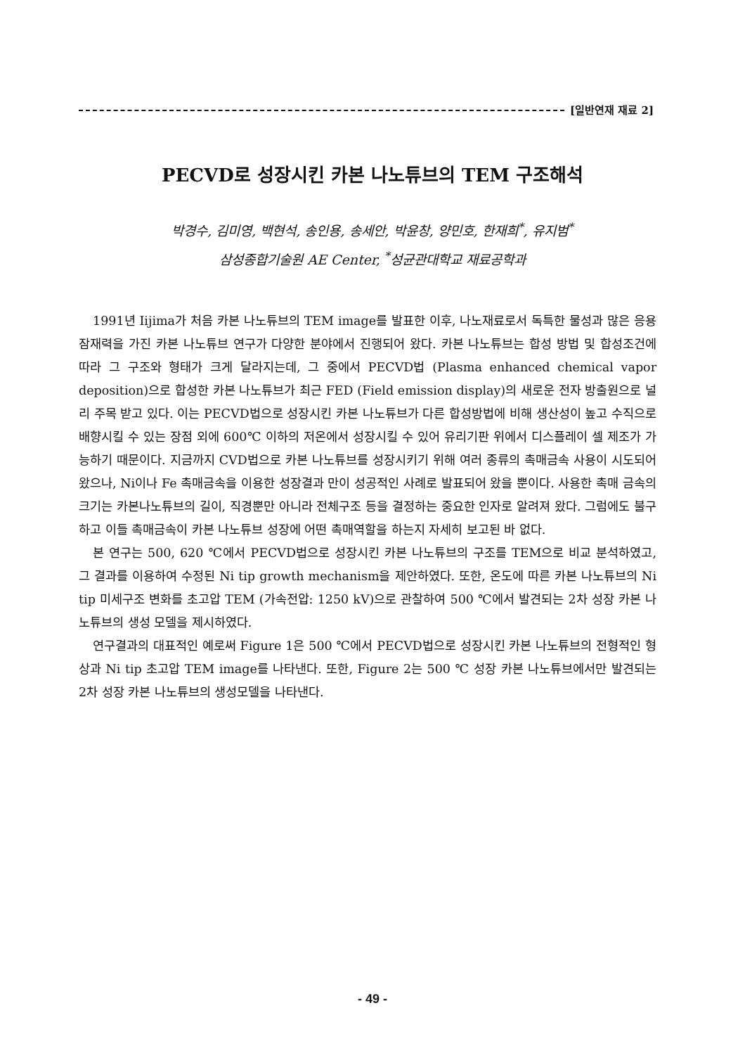[일반연재 재료 2]
PECVD로 성장시킨 카본 나노튜브의 TEM 구조해석
박경수, 김미영, 백현석, 송인용, 송세안, 박윤창, 양민호, 한재희<sup>*</sup>, 유지범<sup>*</sup>
삼성종합기술원 AE Center, <sup>*</sup>성균관대학교 재료공학과
1991년 Iijima가 처음 카본 나노튜브의 TEM image를 발표한 이후, 나노재료로서 독특한 물성과 많은 응용 잠재력을 가진 카본 나노튜브 연구가 다양한 분야에서 진행되어 왔다. 카본 나노튜브는 합성 방법 및 합성조건에 따라 그 구조와 형태가 크게 달라지는데, 그 중에서 PECVD법 (Plasma enhanced chemical vapor deposition)으로 합성한 카본 나노튜브가 최근 FED (Field emission display)의 새로운 전자 방출원으로 널리 주목 받고 있다. 이는 PECVD법으로 성장시킨 카본 나노튜브가 다른 합성방법에 비해 생산성이 높고 수직으로 배향시킬 수 있는 장점 외에 600℃ 이하의 저온에서 성장시킬 수 있어 유리기판 위에서 디스플레이 셀 제조가 가능하기 때문이다. 지금까지 CVD법으로 카본 나노튜브를 성장시키기 위해 여러 종류의 촉매금속 사용이 시도되어 왔으나, Ni이나 Fe 촉매금속을 이용한 성장결과 만이 성공적인 사례로 발표되어 왔을 뿐이다. 사용한 촉매 금속의 크기는 카본나노튜브의 길이, 직경뿐만 아니라 전체구조 등을 결정하는 중요한 인자로 알려져 왔다. 그럼에도 불구하고 이들 촉매금속이 카본 나노튜브 성장에 어떤 촉매역할을 하는지 자세히 보고된 바 없다.
본 연구는 500, 620 ℃에서 PECVD법으로 성장시킨 카본 나노튜브의 구조를 TEM으로 비교 분석하였고, 그 결과를 이용하여 수정된 Ni tip growth mechanism을 제안하였다. 또한, 온도에 따른 카본 나노튜브의 Ni tip 미세구조 변화를 초고압 TEM (가속전압: 1250 kV)으로 관찰하여 500 ℃에서 발견되는 2차 성장 카본 나노튜브의 생성 모델을 제시하였다.
연구결과의 대표적인 예로써 Figure 1은 500 ℃에서 PECVD법으로 성장시킨 카본 나노튜브의 전형적인 형상과 Ni tip 초고압 TEM image를 나타낸다. 또한, Figure 2는 500 ℃ 성장 카본 나노튜브에서만 발견되는 2차 성장 카본 나노튜브의 생성모델을 나타낸다.
- 49 -